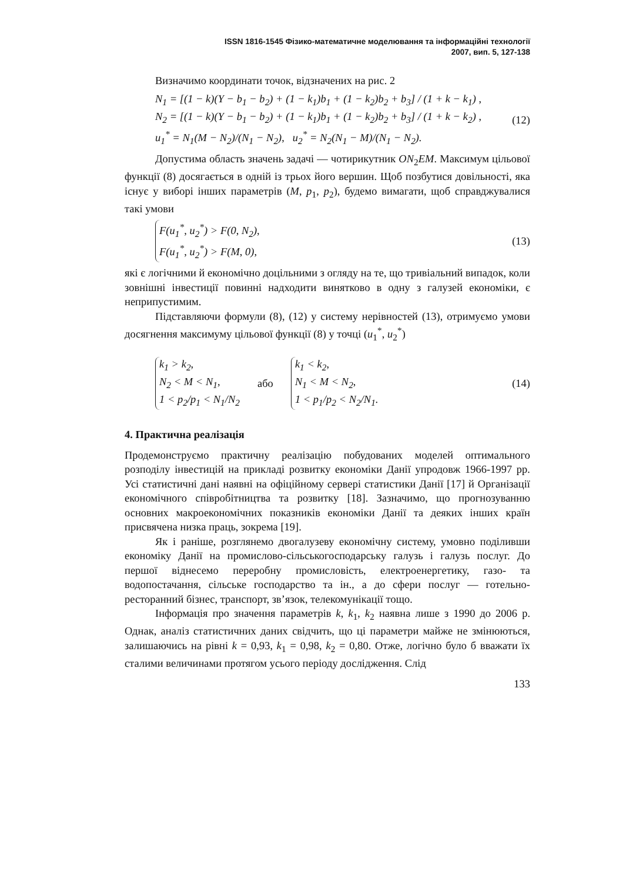ISSN 1816-1545 Фізико-математичне моделювання та інформаційні технології
2007, вип. 5, 127-138
Визначимо координати точок, відзначених на рис. 2
N<sub>1</sub> = [(1 − k)(Y − b<sub>1</sub> − b<sub>2</sub>) + (1 − k<sub>1</sub>)b<sub>1</sub> + (1 − k<sub>2</sub>)b<sub>2</sub> + b<sub>3</sub>] / (1 + k − k<sub>1</sub>) ,
N<sub>2</sub> = [(1 − k)(Y − b<sub>1</sub> − b<sub>2</sub>) + (1 − k<sub>1</sub>)b<sub>1</sub> + (1 − k<sub>2</sub>)b<sub>2</sub> + b<sub>3</sub>] / (1 + k − k<sub>2</sub>) ,
u<sub>1</sub><sup>*</sup> = N<sub>1</sub>(M − N<sub>2</sub>)/(N<sub>1</sub> − N<sub>2</sub>), u<sub>2</sub><sup>*</sup> = N<sub>2</sub>(N<sub>1</sub> − M)/(N<sub>1</sub> − N<sub>2</sub>).
(12)
Допустима область значень задачі — чотирикутник ON<sub>2</sub>EM. Максимум цільової функції (8) досягається в одній із трьох його вершин. Щоб позбутися довільності, яка існує у виборі інших параметрів (M, p<sub>1</sub>, p<sub>2</sub>), будемо вимагати, щоб справджувалися такі умови
F(u<sub>1</sub><sup>*</sup>, u<sub>2</sub><sup>*</sup>) > F(0, N<sub>2</sub>),
F(u<sub>1</sub><sup>*</sup>, u<sub>2</sub><sup>*</sup>) > F(M, 0),
(13)
які є логічними й економічно доцільними з огляду на те, що тривіальний випадок, коли зовнішні інвестиції повинні надходити винятково в одну з галузей економіки, є неприпустимим.
Підставляючи формули (8), (12) у систему нерівностей (13), отримуємо умови досягнення максимуму цільової функції (8) у точці (u<sub>1</sub><sup>*</sup>, u<sub>2</sub><sup>*</sup>)
k<sub>1</sub> > k<sub>2</sub>,
N<sub>2</sub> < M < N<sub>1</sub>,
1 < p<sub>2</sub>/p<sub>1</sub> < N<sub>1</sub>/N<sub>2</sub>
або
k<sub>1</sub> < k<sub>2</sub>,
N<sub>1</sub> < M < N<sub>2</sub>,
1 < p<sub>1</sub>/p<sub>2</sub> < N<sub>2</sub>/N<sub>1</sub>.
(14)
4. Практична реалізація
Продемонструємо практичну реалізацію побудованих моделей оптимального розподілу інвестицій на прикладі розвитку економіки Данії упродовж 1966-1997 рр. Усі статистичні дані наявні на офіційному сервері статистики Данії [17] й Організації економічного співробітництва та розвитку [18]. Зазначимо, що прогнозуванню основних макроекономічних показників економіки Данії та деяких інших країн присвячена низка праць, зокрема [19].
Як і раніше, розглянемо двогалузеву економічну систему, умовно поділивши економіку Данії на промислово-сільськогосподарську галузь і галузь послуг. До першої віднесемо переробну промисловість, електроенергетику, газо- та водопостачання, сільське господарство та ін., а до сфери послуг — готельно-ресторанний бізнес, транспорт, зв’язок, телекомунікації тощо.
Інформація про значення параметрів k, k<sub>1</sub>, k<sub>2</sub> наявна лише з 1990 до 2006 р. Однак, аналіз статистичних даних свідчить, що ці параметри майже не змінюються, залишаючись на рівні k = 0,93, k<sub>1</sub> = 0,98, k<sub>2</sub> = 0,80. Отже, логічно було б вважати їх сталими величинами протягом усього періоду дослідження. Слід
133